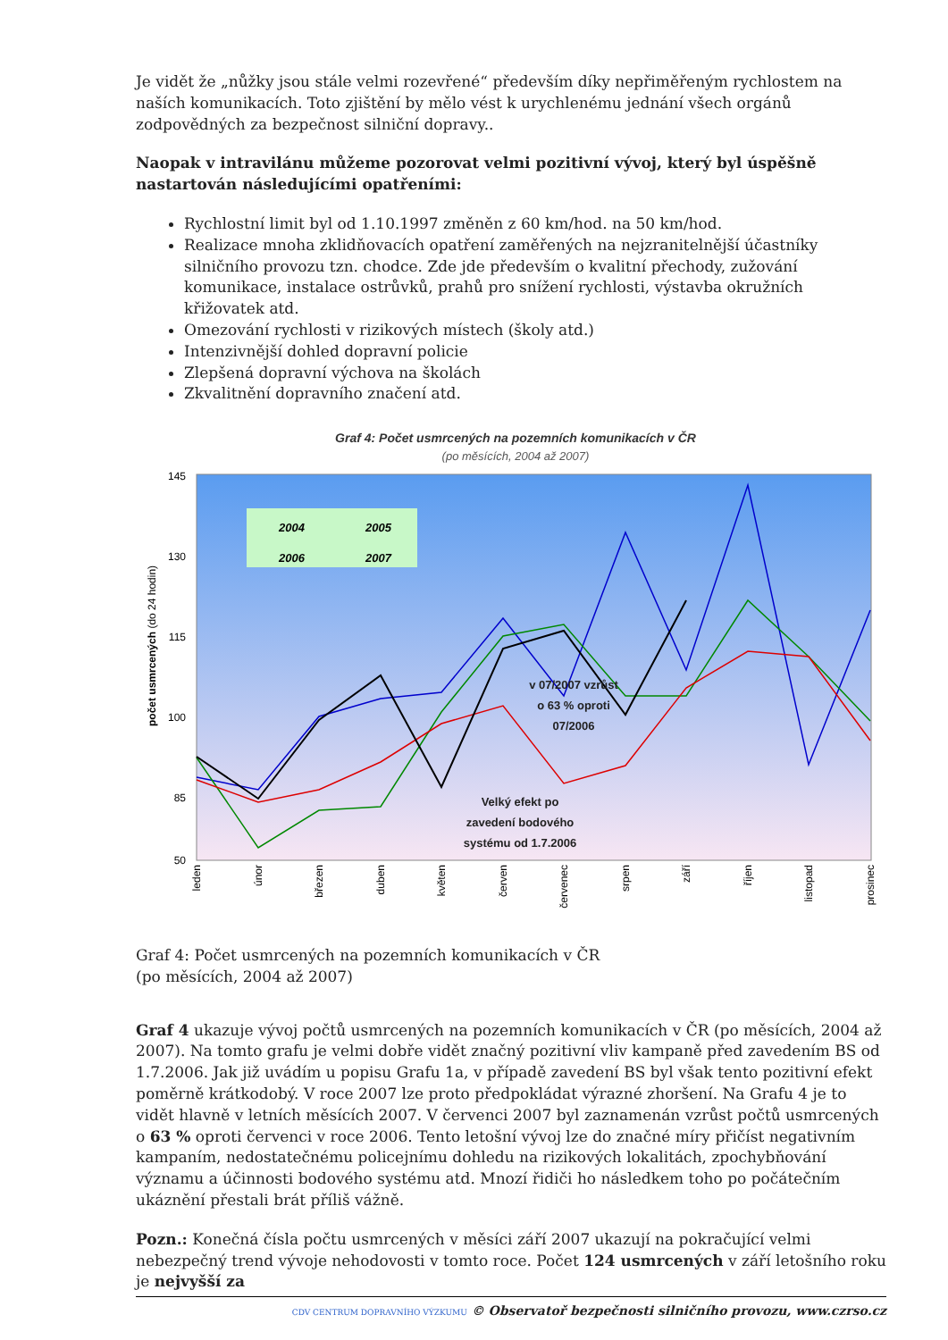Je vidět že „nůžky jsou stále velmi rozevřené“ především díky nepřiměřeným rychlostem na naších komunikacích. Toto zjištění by mělo vést k urychlenému jednání všech orgánů zodpovědných za bezpečnost silniční dopravy..
Naopak v intravilánu můžeme pozorovat velmi pozitivní vývoj, který byl úspěšně nastartován následujícími opatřeními:
Rychlostní limit byl od 1.10.1997 změněn z 60 km/hod. na 50 km/hod.
Realizace mnoha zklidňovacích opatření zaměřených na nejzranitelnější účastníky silničního provozu tzn. chodce. Zde jde především o kvalitní přechody, zužování komunikace, instalace ostrůvků, prahů pro snížení rychlosti, výstavba okružních křižovatek atd.
Omezování rychlosti v rizikových místech (školy atd.)
Intenzivnější dohled dopravní policie
Zlepšená dopravní výchova na školách
Zkvalitnění dopravního značení atd.
Graf 4: Počet usmrcených na pozemních komunikacích v ČR
(po měsících, 2004 až 2007)
145
130
115
100
85
50
počet usmrcených (do 24 hodin)
2004
2005
2006
2007
v 07/2007 vzrůst
o 63 % oproti
07/2006
Velký efekt po
zavedení bodového
systému od 1.7.2006
leden
únor
březen
duben
květen
červen
červenec
srpen
září
říjen
listopad
prosinec
Graf 4: Počet usmrcených na pozemních komunikacích v ČR
(po měsících, 2004 až 2007)
Graf 4 ukazuje vývoj počtů usmrcených na pozemních komunikacích v ČR (po měsících, 2004 až 2007). Na tomto grafu je velmi dobře vidět značný pozitivní vliv kampaně před zavedením BS od 1.7.2006. Jak již uvádím u popisu Grafu 1a, v případě zavedení BS byl však tento pozitivní efekt poměrně krátkodobý. V roce 2007 lze proto předpokládat výrazné zhoršení. Na Grafu 4 je to vidět hlavně v letních měsících 2007. V červenci 2007 byl zaznamenán vzrůst počtů usmrcených o 63 % oproti červenci v roce 2006. Tento letošní vývoj lze do značné míry přičíst negativním kampaním, nedostatečnému policejnímu dohledu na rizikových lokalitách, zpochybňování významu a účinnosti bodového systému atd. Mnozí řidiči ho následkem toho po počátečním ukáznění přestali brát příliš vážně.
Pozn.: Konečná čísla počtu usmrcených v měsíci září 2007 ukazují na pokračující velmi nebezpečný trend vývoje nehodovosti v tomto roce. Počet 124 usmrcených v září letošního roku je nejvyšší za
CDV CENTRUM DOPRAVNÍHO VÝZKUMU © Observatoř bezpečnosti silničního provozu, www.czrso.cz